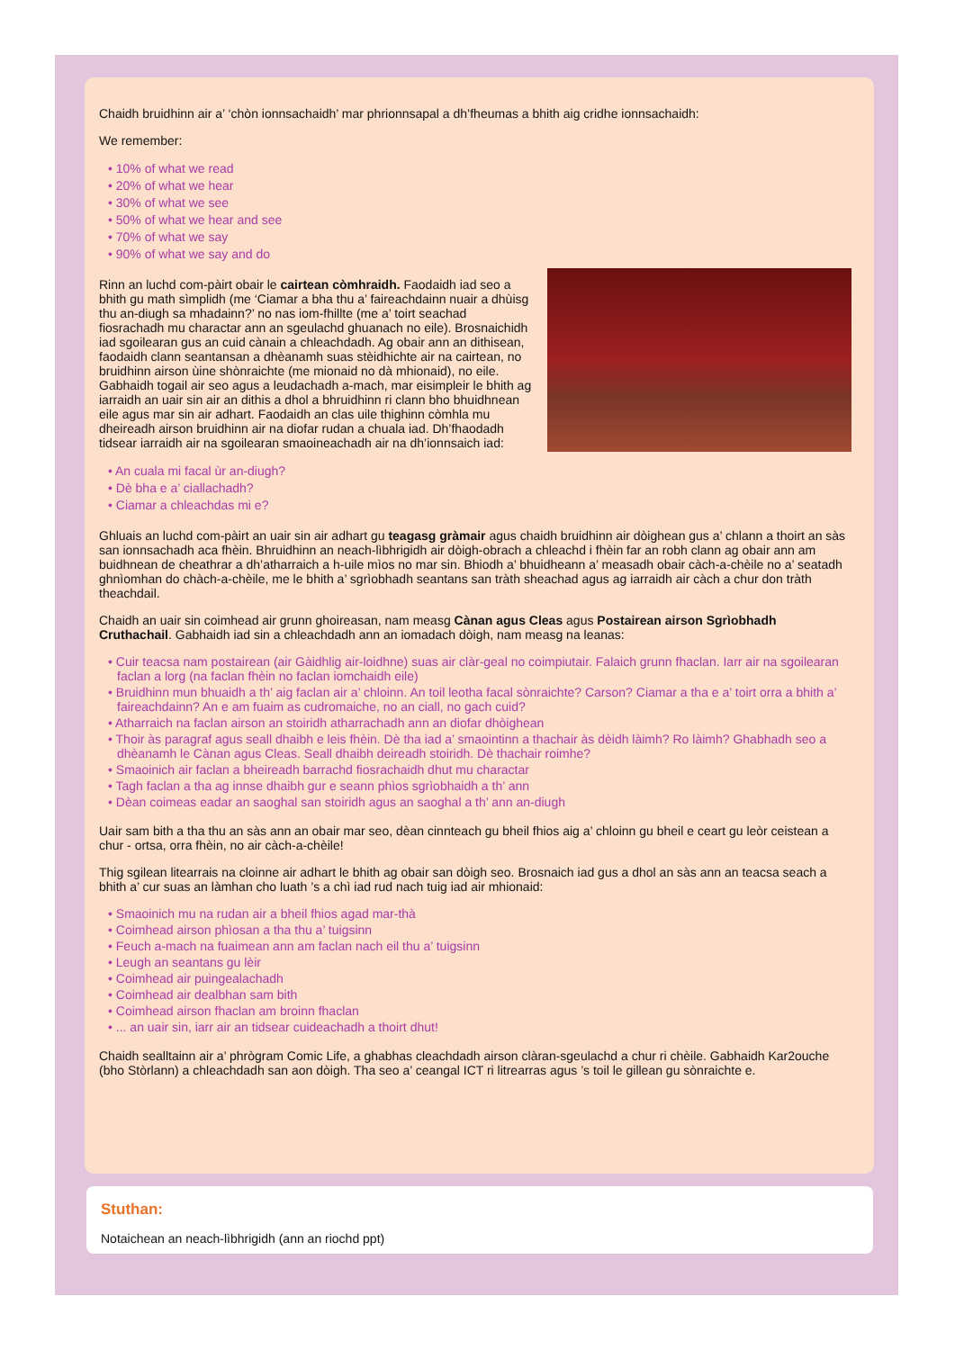Chaidh bruidhinn air a’ ‘chòn ionnsachaidh’ mar phrionnsapal a dh’fheumas a bhith aig cridhe ionnsachaidh:
We remember:
• 10% of what we read
• 20% of what we hear
• 30% of what we see
• 50% of what we hear and see
• 70% of what we say
• 90% of what we say and do
Rinn an luchd com-pàirt obair le cairtean còmhraidh. Faodaidh iad seo a bhith gu math sìmplidh (me ‘Ciamar a bha thu a’ faireachdainn nuair a dhùisg thu an-diugh sa mhadainn?’ no nas iom-fhillte (me a’ toirt seachad fiosrachadh mu charactar ann an sgeulachd ghuanach no eile). Brosnaichidh iad sgoilearan gus an cuid cànain a chleachdadh. Ag obair ann an dithisean, faodaidh clann seantansan a dhèanamh suas stèidhichte air na cairtean, no bruidhinn airson ùine shònraichte (me mionaid no dà mhionaid), no eile. Gabhaidh togail air seo agus a leudachadh a-mach, mar eisimpleir le bhith ag iarraidh an uair sin air an dithis a dhol a bhruidhinn ri clann bho bhuidhnean eile agus mar sin air adhart. Faodaidh an clas uile thighinn còmhla mu dheireadh airson bruidhinn air na diofar rudan a chuala iad. Dh’fhaodadh tidsear iarraidh air na sgoilearan smaoineachadh air na dh’ionnsaich iad:
• An cuala mi facal ùr an-diugh?
• Dè bha e a’ ciallachadh?
• Ciamar a chleachdas mi e?
Ghluais an luchd com-pàirt an uair sin air adhart gu teagasg gràmair agus chaidh bruidhinn air dòighean gus a’ chlann a thoirt an sàs san ionnsachadh aca fhèin. Bhruidhinn an neach-lìbhrigidh air dòigh-obrach a chleachd i fhèin far an robh clann ag obair ann am buidhnean de cheathrar a dh’atharraich a h-uile mìos no mar sin. Bhiodh a’ bhuidheann a’ measadh obair càch-a-chèile no a’ seatadh ghnìomhan do chàch-a-chèile, me le bhith a’ sgrìobhadh seantans san tràth sheachad agus ag iarraidh air càch a chur don tràth theachdail.
Chaidh an uair sin coimhead air grunn ghoireasan, nam measg Cànan agus Cleas agus Postairean airson Sgrìobhadh Cruthachail. Gabhaidh iad sin a chleachdadh ann an iomadach dòigh, nam measg na leanas:
• Cuir teacsa nam postairean (air Gàidhlig air-loidhne) suas air clàr-geal no coimpiutair. Falaich grunn fhaclan. Iarr air na sgoilearan faclan a lorg (na faclan fhèin no faclan iomchaidh eile)
• Bruidhinn mun bhuaidh a th’ aig faclan air a’ chloinn. An toil leotha facal sònraichte? Carson? Ciamar a tha e a’ toirt orra a bhith a’ faireachdainn? An e am fuaim as cudromaiche, no an ciall, no gach cuid?
• Atharraich na faclan airson an stoiridh atharrachadh ann an diofar dhòighean
• Thoir às paragraf agus seall dhaibh e leis fhèin. Dè tha iad a’ smaointinn a thachair às dèidh làimh? Ro làimh? Ghabhadh seo a dhèanamh le Cànan agus Cleas. Seall dhaibh deireadh stoiridh. Dè thachair roimhe?
• Smaoinich air faclan a bheireadh barrachd fiosrachaidh dhut mu charactar
• Tagh faclan a tha ag innse dhaibh gur e seann phìos sgrìobhaidh a th’ ann
• Dèan coimeas eadar an saoghal san stoiridh agus an saoghal a th’ ann an-diugh
Uair sam bith a tha thu an sàs ann an obair mar seo, dèan cinnteach gu bheil fhios aig a’ chloinn gu bheil e ceart gu leòr ceistean a chur - ortsa, orra fhèin, no air càch-a-chèile!
Thig sgilean litearrais na cloinne air adhart le bhith ag obair san dòigh seo. Brosnaich iad gus a dhol an sàs ann an teacsa seach a bhith a’ cur suas an làmhan cho luath ’s a chì iad rud nach tuig iad air mhionaid:
• Smaoinich mu na rudan air a bheil fhios agad mar-thà
• Coimhead airson phìosan a tha thu a’ tuigsinn
• Feuch a-mach na fuaimean ann am faclan nach eil thu a’ tuigsinn
• Leugh an seantans gu lèir
• Coimhead air puingealachadh
• Coimhead air dealbhan sam bith
• Coimhead airson fhaclan am broinn fhaclan
• ... an uair sin, iarr air an tidsear cuideachadh a thoirt dhut!
Chaidh sealltainn air a’ phrògram Comic Life, a ghabhas cleachdadh airson clàran-sgeulachd a chur ri chèile. Gabhaidh Kar2ouche (bho Stòrlann) a chleachdadh san aon dòigh. Tha seo a’ ceangal ICT ri litrearras agus ’s toil le gillean gu sònraichte e.
Stuthan:
Notaichean an neach-lìbhrigidh (ann an riochd ppt)